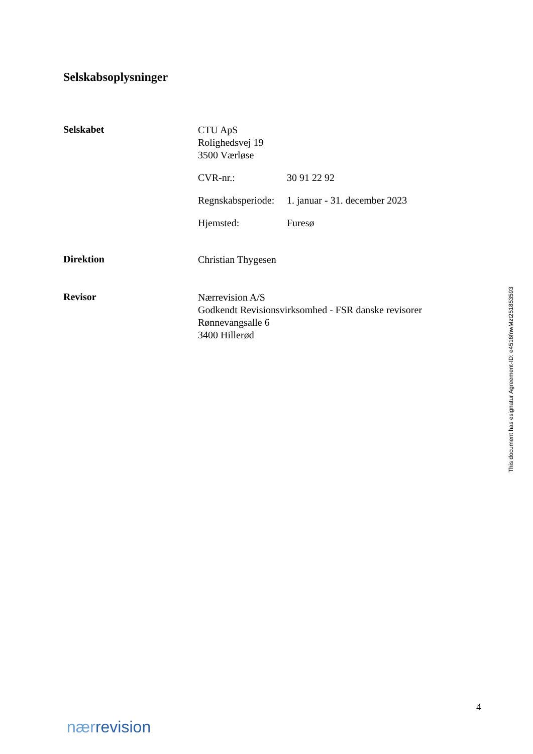Selskabsoplysninger
Selskabet
CTU ApS
Rolighedsvej 19
3500 Værløse
CVR-nr.: 30 91 22 92
Regnskabsperiode: 1. januar - 31. december 2023
Hjemsted: Furesø
Direktion
Christian Thygesen
Revisor
Nærrevision A/S
Godkendt Revisionsvirksomhed - FSR danske revisorer
Rønnevangsalle 6
3400 Hillerød
This document has esignatur Agreement-ID: e4516fnwMzt251853593
4
nærrevision